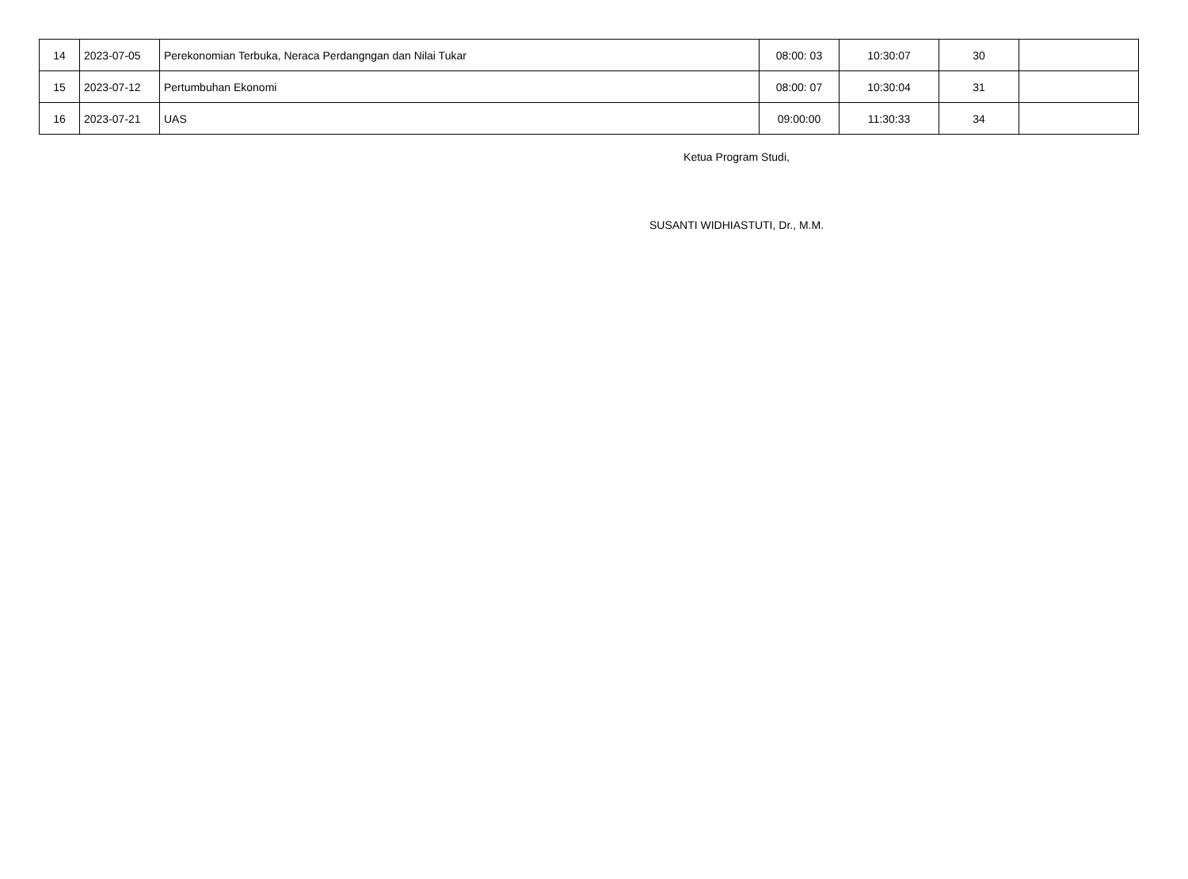| 14 | 2023-07-05 | Perekonomian Terbuka, Neraca Perdangngan dan Nilai Tukar | 08:00: 03 | 10:30:07 | 30 | |
| 15 | 2023-07-12 | Pertumbuhan Ekonomi | 08:00: 07 | 10:30:04 | 31 | |
| 16 | 2023-07-21 | UAS | 09:00:00 | 11:30:33 | 34 | |
Ketua Program Studi,
SUSANTI WIDHIASTUTI, Dr., M.M.